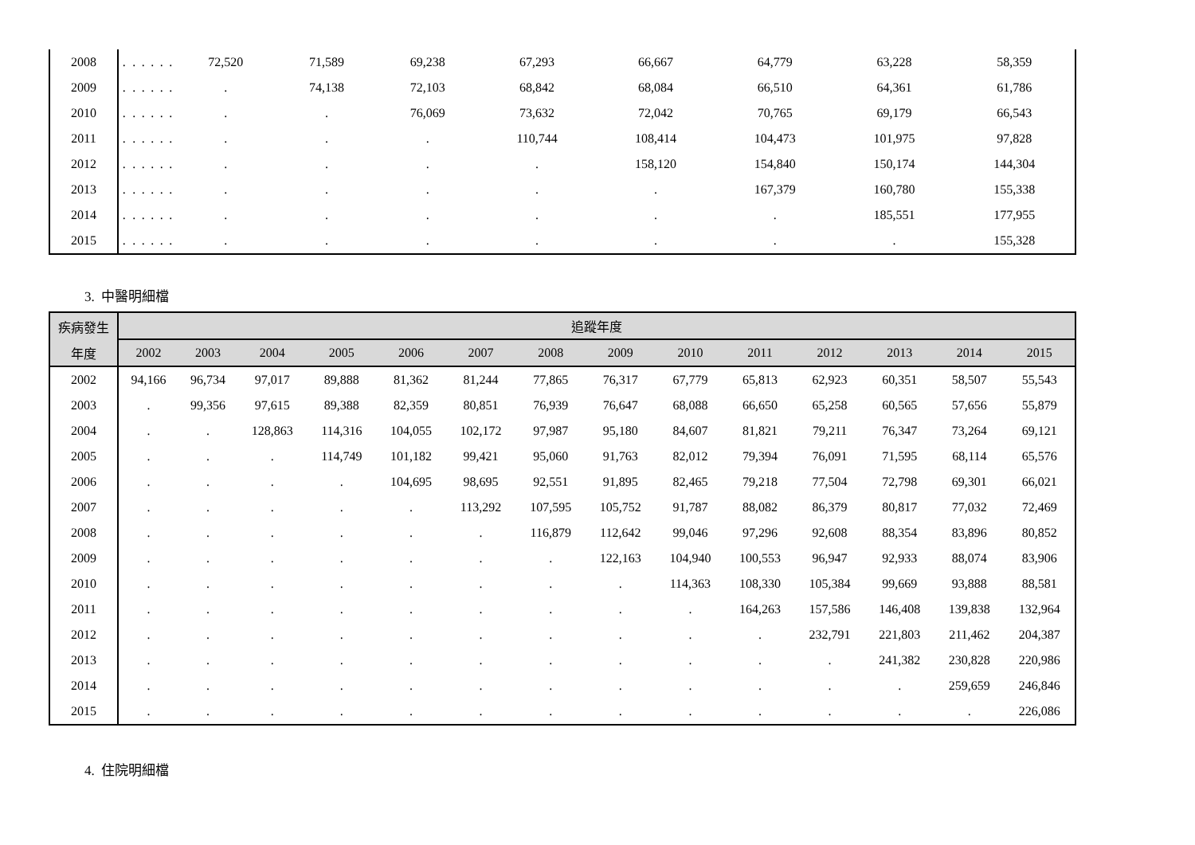| 2008 | . | . | . | . | . | . | 72,520 | 71,589 | 69,238 | 67,293 | 66,667 | 64,779 | 63,228 | 58,359 |
| 2009 | . | . | . | . | . | . | . | 74,138 | 72,103 | 68,842 | 68,084 | 66,510 | 64,361 | 61,786 |
| 2010 | . | . | . | . | . | . | . | . | 76,069 | 73,632 | 72,042 | 70,765 | 69,179 | 66,543 |
| 2011 | . | . | . | . | . | . | . | . | . | 110,744 | 108,414 | 104,473 | 101,975 | 97,828 |
| 2012 | . | . | . | . | . | . | . | . | . | . | 158,120 | 154,840 | 150,174 | 144,304 |
| 2013 | . | . | . | . | . | . | . | . | . | . | . | 167,379 | 160,780 | 155,338 |
| 2014 | . | . | . | . | . | . | . | . | . | . | . | . | 185,551 | 177,955 |
| 2015 | . | . | . | . | . | . | . | . | . | . | . | . | . | 155,328 |
3. 中醫明細檔
| 疾病發生 | 追蹤年度 | | | | | | | | | | | | | |
| --- | --- | --- | --- | --- | --- | --- | --- | --- | --- | --- | --- | --- | --- | --- |
| 年度 | 2002 | 2003 | 2004 | 2005 | 2006 | 2007 | 2008 | 2009 | 2010 | 2011 | 2012 | 2013 | 2014 | 2015 |
| 2002 | 94,166 | 96,734 | 97,017 | 89,888 | 81,362 | 81,244 | 77,865 | 76,317 | 67,779 | 65,813 | 62,923 | 60,351 | 58,507 | 55,543 |
| 2003 | . | 99,356 | 97,615 | 89,388 | 82,359 | 80,851 | 76,939 | 76,647 | 68,088 | 66,650 | 65,258 | 60,565 | 57,656 | 55,879 |
| 2004 | . | . | 128,863 | 114,316 | 104,055 | 102,172 | 97,987 | 95,180 | 84,607 | 81,821 | 79,211 | 76,347 | 73,264 | 69,121 |
| 2005 | . | . | . | 114,749 | 101,182 | 99,421 | 95,060 | 91,763 | 82,012 | 79,394 | 76,091 | 71,595 | 68,114 | 65,576 |
| 2006 | . | . | . | . | 104,695 | 98,695 | 92,551 | 91,895 | 82,465 | 79,218 | 77,504 | 72,798 | 69,301 | 66,021 |
| 2007 | . | . | . | . | . | 113,292 | 107,595 | 105,752 | 91,787 | 88,082 | 86,379 | 80,817 | 77,032 | 72,469 |
| 2008 | . | . | . | . | . | . | 116,879 | 112,642 | 99,046 | 97,296 | 92,608 | 88,354 | 83,896 | 80,852 |
| 2009 | . | . | . | . | . | . | . | 122,163 | 104,940 | 100,553 | 96,947 | 92,933 | 88,074 | 83,906 |
| 2010 | . | . | . | . | . | . | . | . | 114,363 | 108,330 | 105,384 | 99,669 | 93,888 | 88,581 |
| 2011 | . | . | . | . | . | . | . | . | . | 164,263 | 157,586 | 146,408 | 139,838 | 132,964 |
| 2012 | . | . | . | . | . | . | . | . | . | . | 232,791 | 221,803 | 211,462 | 204,387 |
| 2013 | . | . | . | . | . | . | . | . | . | . | . | 241,382 | 230,828 | 220,986 |
| 2014 | . | . | . | . | . | . | . | . | . | . | . | . | 259,659 | 246,846 |
| 2015 | . | . | . | . | . | . | . | . | . | . | . | . | . | 226,086 |
4. 住院明細檔